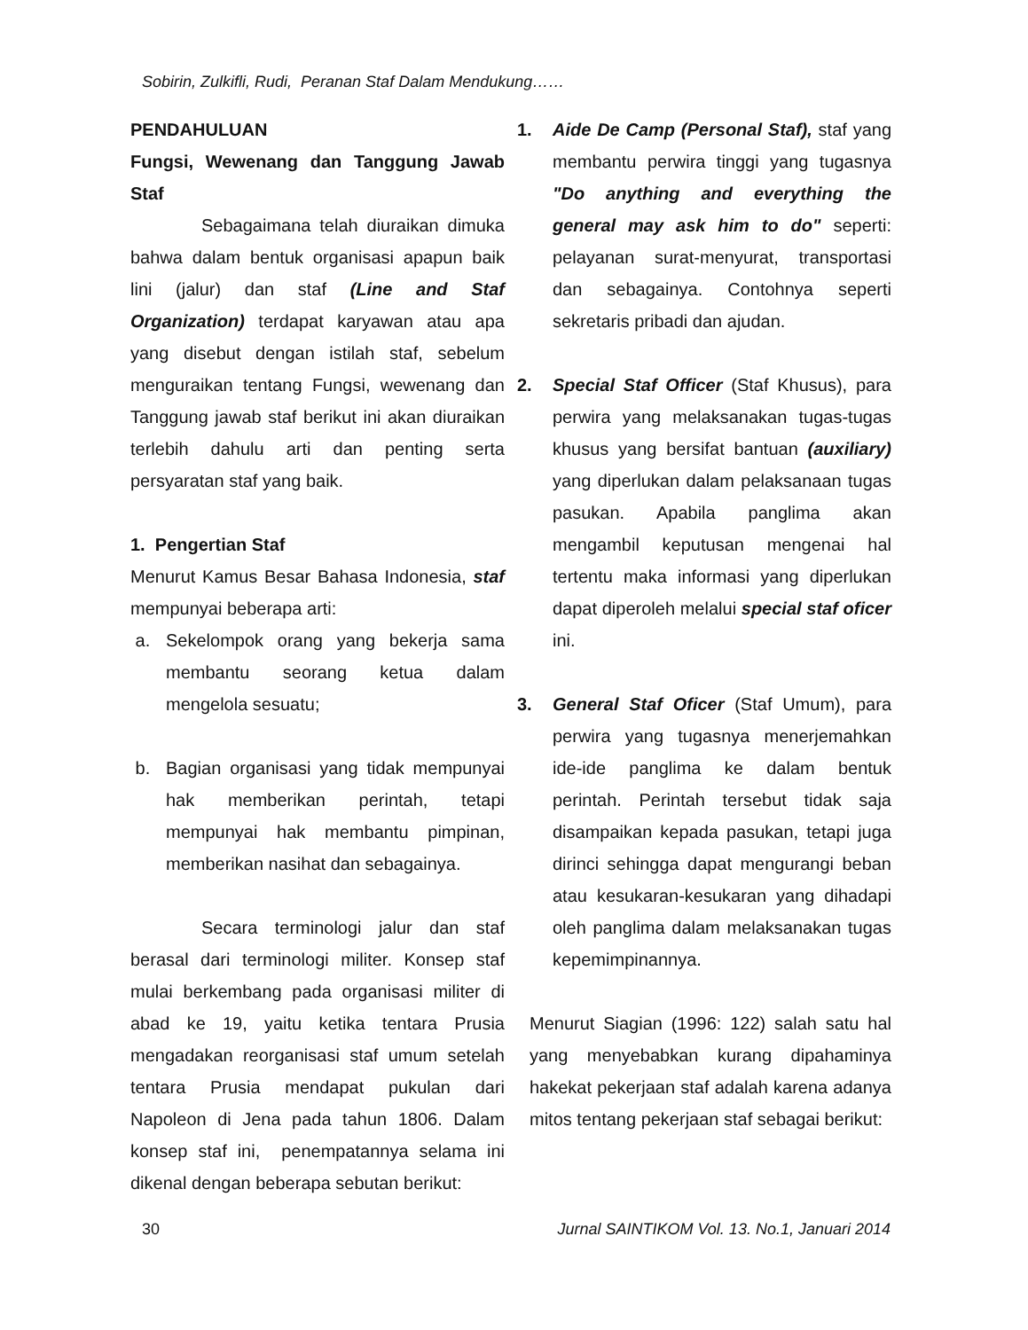Sobirin, Zulkifli, Rudi, Peranan Staf Dalam Mendukung……
PENDAHULUAN
Fungsi, Wewenang dan Tanggung Jawab Staf
Sebagaimana telah diuraikan dimuka bahwa dalam bentuk organisasi apapun baik lini (jalur) dan staf (Line and Staf Organization) terdapat karyawan atau apa yang disebut dengan istilah staf, sebelum menguraikan tentang Fungsi, wewenang dan Tanggung jawab staf berikut ini akan diuraikan terlebih dahulu arti dan penting serta persyaratan staf yang baik.
1. Pengertian Staf
Menurut Kamus Besar Bahasa Indonesia, staf mempunyai beberapa arti:
a. Sekelompok orang yang bekerja sama membantu seorang ketua dalam mengelola sesuatu;
b. Bagian organisasi yang tidak mempunyai hak memberikan perintah, tetapi mempunyai hak membantu pimpinan, memberikan nasihat dan sebagainya.
Secara terminologi jalur dan staf berasal dari terminologi militer. Konsep staf mulai berkembang pada organisasi militer di abad ke 19, yaitu ketika tentara Prusia mengadakan reorganisasi staf umum setelah tentara Prusia mendapat pukulan dari Napoleon di Jena pada tahun 1806. Dalam konsep staf ini, penempatannya selama ini dikenal dengan beberapa sebutan berikut:
1. Aide De Camp (Personal Staf), staf yang membantu perwira tinggi yang tugasnya "Do anything and everything the general may ask him to do" seperti: pelayanan surat-menyurat, transportasi dan sebagainya. Contohnya seperti sekretaris pribadi dan ajudan.
2. Special Staf Officer (Staf Khusus), para perwira yang melaksanakan tugas-tugas khusus yang bersifat bantuan (auxiliary) yang diperlukan dalam pelaksanaan tugas pasukan. Apabila panglima akan mengambil keputusan mengenai hal tertentu maka informasi yang diperlukan dapat diperoleh melalui special staf oficer ini.
3. General Staf Oficer (Staf Umum), para perwira yang tugasnya menerjemahkan ide-ide panglima ke dalam bentuk perintah. Perintah tersebut tidak saja disampaikan kepada pasukan, tetapi juga dirinci sehingga dapat mengurangi beban atau kesukaran-kesukaran yang dihadapi oleh panglima dalam melaksanakan tugas kepemimpinannya.
Menurut Siagian (1996: 122) salah satu hal yang menyebabkan kurang dipahaminya hakekat pekerjaan staf adalah karena adanya mitos tentang pekerjaan staf sebagai berikut:
30 Jurnal SAINTIKOM Vol. 13. No.1, Januari 2014